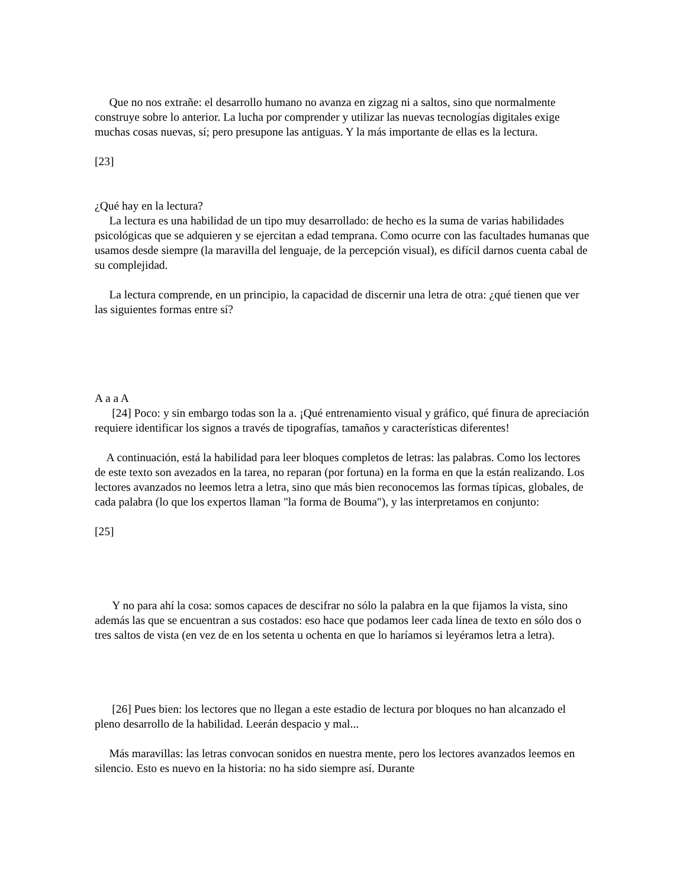Que no nos extrañe: el desarrollo humano no avanza en zigzag ni a saltos, sino que normalmente construye sobre lo anterior. La lucha por comprender y utilizar las nuevas tecnologías digitales exige muchas cosas nuevas, sí; pero presupone las antiguas. Y la más importante de ellas es la lectura.
[23]
¿Qué hay en la lectura?
La lectura es una habilidad de un tipo muy desarrollado: de hecho es la suma de varias habilidades psicológicas que se adquieren y se ejercitan a edad temprana. Como ocurre con las facultades humanas que usamos desde siempre (la maravilla del lenguaje, de la percepción visual), es difícil darnos cuenta cabal de su complejidad.
La lectura comprende, en un principio, la capacidad de discernir una letra de otra: ¿qué tienen que ver las siguientes formas entre sí?
A a a A
[24] Poco: y sin embargo todas son la a. ¡Qué entrenamiento visual y gráfico, qué finura de apreciación requiere identificar los signos a través de tipografías, tamaños y características diferentes!
A continuación, está la habilidad para leer bloques completos de letras: las palabras. Como los lectores de este texto son avezados en la tarea, no reparan (por fortuna) en la forma en que la están realizando. Los lectores avanzados no leemos letra a letra, sino que más bien reconocemos las formas típicas, globales, de cada palabra (lo que los expertos llaman "la forma de Bouma"), y las interpretamos en conjunto:
[25]
Y no para ahí la cosa: somos capaces de descifrar no sólo la palabra en la que fijamos la vista, sino además las que se encuentran a sus costados: eso hace que podamos leer cada línea de texto en sólo dos o tres saltos de vista (en vez de en los setenta u ochenta en que lo haríamos si leyéramos letra a letra).
[26] Pues bien: los lectores que no llegan a este estadio de lectura por bloques no han alcanzado el pleno desarrollo de la habilidad. Leerán despacio y mal...
Más maravillas: las letras convocan sonidos en nuestra mente, pero los lectores avanzados leemos en silencio. Esto es nuevo en la historia: no ha sido siempre así. Durante